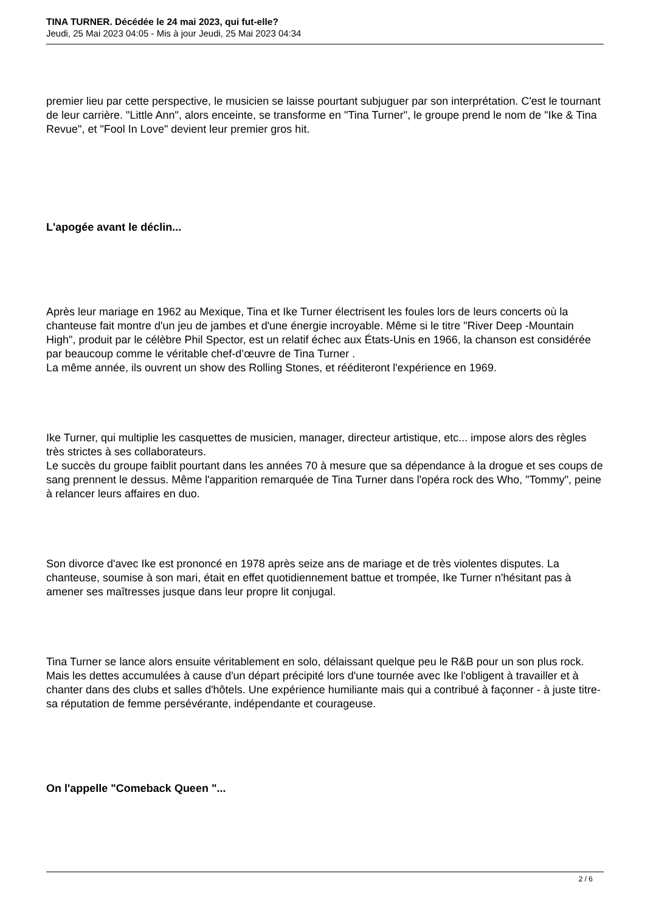TINA TURNER. Décédée le 24 mai 2023, qui fut-elle?
Jeudi, 25 Mai 2023 04:05 - Mis à jour Jeudi, 25 Mai 2023 04:34
premier lieu par cette perspective, le musicien se laisse pourtant subjuguer par son interprétation. C'est le tournant de leur carrière. "Little Ann", alors enceinte, se transforme en "Tina Turner", le groupe prend le nom de "Ike & Tina Revue", et "Fool In Love" devient leur premier gros hit.
L'apogée avant le déclin...
Après leur mariage en 1962 au Mexique, Tina et Ike Turner électrisent les foules lors de leurs concerts où la chanteuse fait montre d'un jeu de jambes et d'une énergie incroyable. Même si le titre "River Deep -Mountain High", produit par le célèbre Phil Spector, est un relatif échec aux États-Unis en 1966, la chanson est considérée par beaucoup comme le véritable chef-d’œuvre de Tina Turner .
La même année, ils ouvrent un show des Rolling Stones, et rééditeront l'expérience en 1969.
Ike Turner, qui multiplie les casquettes de musicien, manager, directeur artistique, etc... impose alors des règles très strictes à ses collaborateurs.
Le succès du groupe faiblit pourtant dans les années 70 à mesure que sa dépendance à la drogue et ses coups de sang prennent le dessus. Même l'apparition remarquée de Tina Turner dans l'opéra rock des Who, "Tommy", peine à relancer leurs affaires en duo.
Son divorce d'avec Ike est prononcé en 1978 après seize ans de mariage et de très violentes disputes. La chanteuse, soumise à son mari, était en effet quotidiennement battue et trompée, Ike Turner n'hésitant pas à amener ses maîtresses jusque dans leur propre lit conjugal.
Tina Turner se lance alors ensuite véritablement en solo, délaissant quelque peu le R&B pour un son plus rock. Mais les dettes accumulées à cause d'un départ précipité lors d'une tournée avec Ike l'obligent à travailler et à chanter dans des clubs et salles d'hôtels. Une expérience humiliante mais qui a contribué à façonner - à juste titre- sa réputation de femme persévérante, indépendante et courageuse.
On l'appelle "Comeback Queen "...
2 / 6